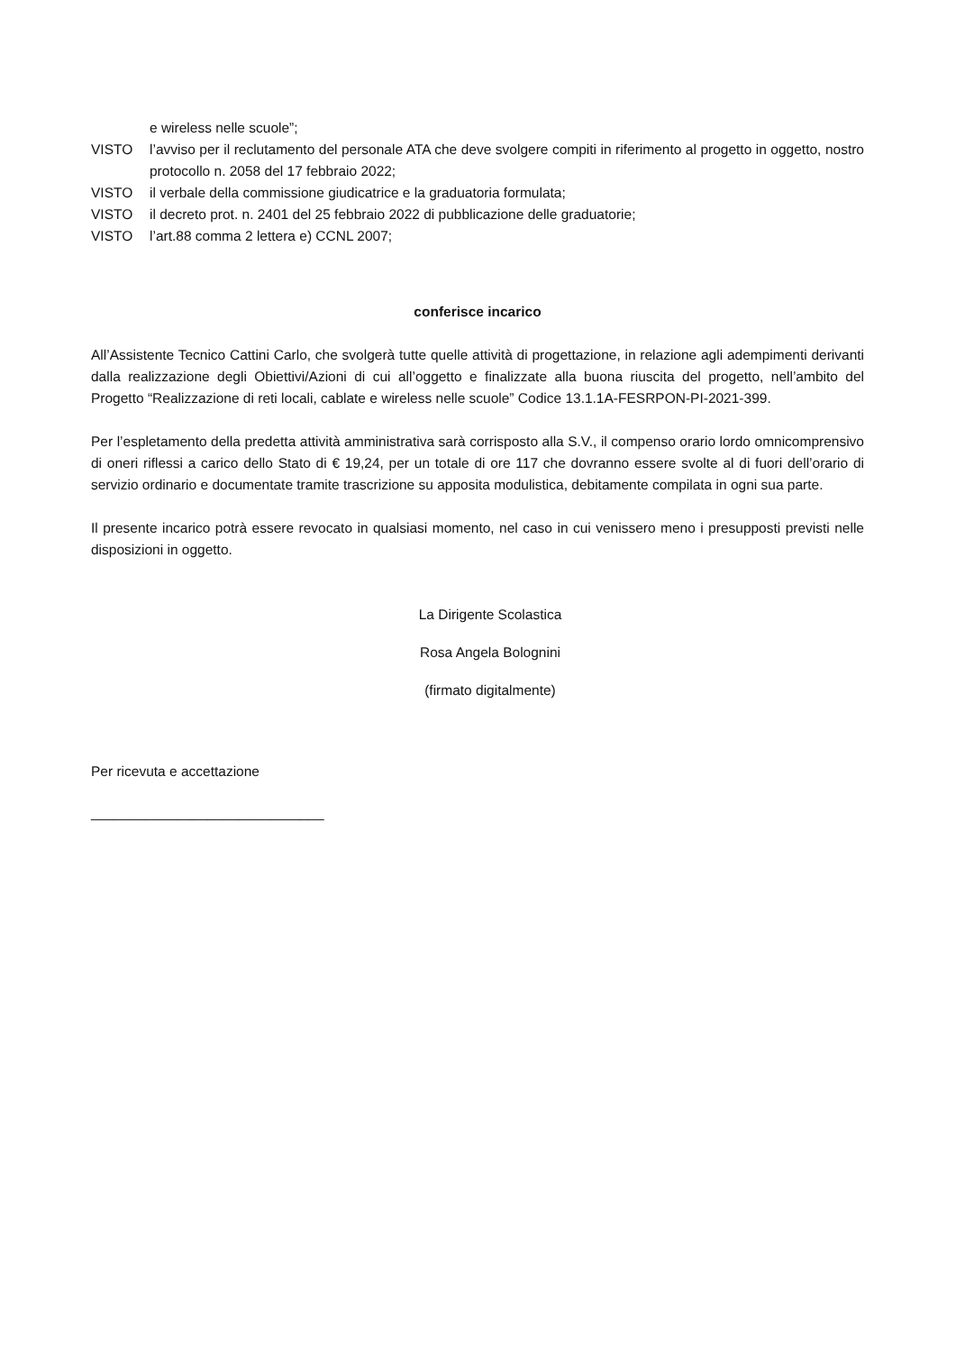e wireless nelle scuole”;
VISTO l’avviso per il reclutamento del personale ATA che deve svolgere compiti in riferimento al progetto in oggetto, nostro protocollo n. 2058 del 17 febbraio 2022;
VISTO il verbale della commissione giudicatrice e la graduatoria formulata;
VISTO il decreto prot. n. 2401 del 25 febbraio 2022 di pubblicazione delle graduatorie;
VISTO l’art.88 comma 2 lettera e) CCNL 2007;
conferisce incarico
All’Assistente Tecnico Cattini Carlo, che svolgerà tutte quelle attività di progettazione, in relazione agli adempimenti derivanti dalla realizzazione degli Obiettivi/Azioni di cui all’oggetto e finalizzate alla buona riuscita del progetto, nell’ambito del Progetto “Realizzazione di reti locali, cablate e wireless nelle scuole” Codice 13.1.1A-FESRPON-PI-2021-399.
Per l’espletamento della predetta attività amministrativa sarà corrisposto alla S.V., il compenso orario lordo omnicomprensivo di oneri riflessi a carico dello Stato di € 19,24, per un totale di ore 117 che dovranno essere svolte al di fuori dell’orario di servizio ordinario e documentate tramite trascrizione su apposita modulistica, debitamente compilata in ogni sua parte.
Il presente incarico potrà essere revocato in qualsiasi momento, nel caso in cui venissero meno i presupposti previsti nelle disposizioni in oggetto.
La Dirigente Scolastica
Rosa Angela Bolognini
(firmato digitalmente)
Per ricevuta e accettazione
______________________________